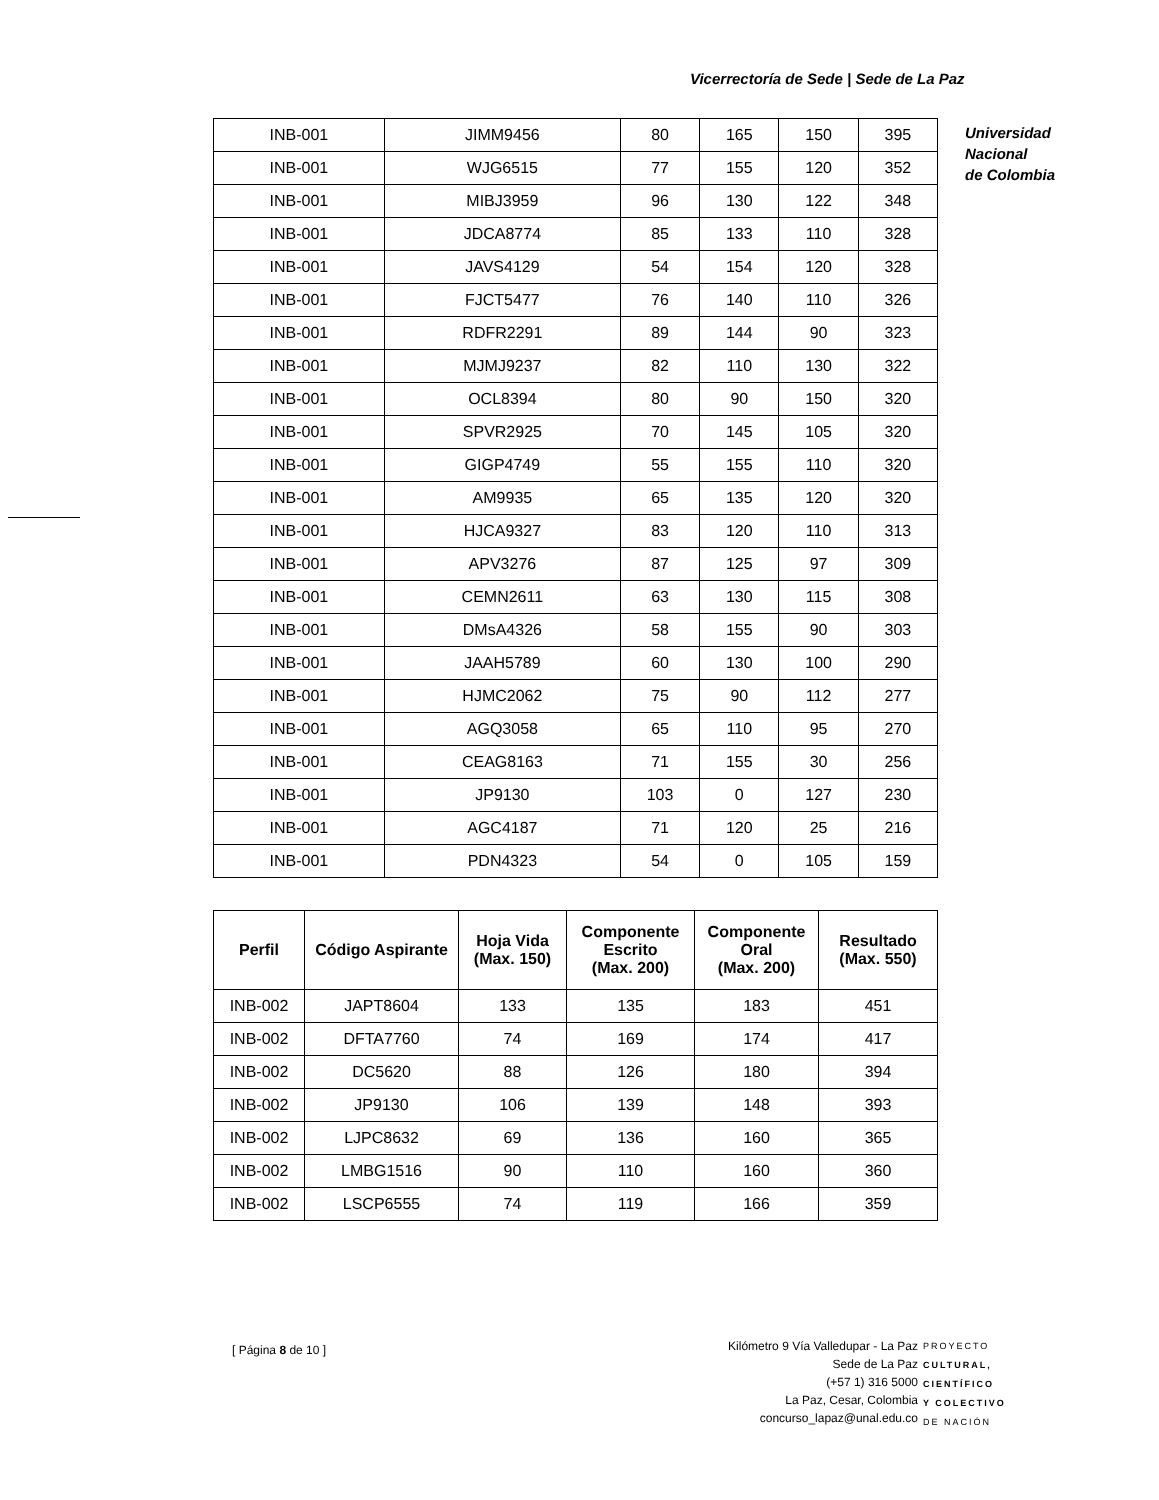Vicerrectoría de Sede | Sede de La Paz
Universidad
Nacional
de Colombia
| INB-001 | JIMM9456 | 80 | 165 | 150 | 395 |
| INB-001 | WJG6515 | 77 | 155 | 120 | 352 |
| INB-001 | MIBJ3959 | 96 | 130 | 122 | 348 |
| INB-001 | JDCA8774 | 85 | 133 | 110 | 328 |
| INB-001 | JAVS4129 | 54 | 154 | 120 | 328 |
| INB-001 | FJCT5477 | 76 | 140 | 110 | 326 |
| INB-001 | RDFR2291 | 89 | 144 | 90 | 323 |
| INB-001 | MJMJ9237 | 82 | 110 | 130 | 322 |
| INB-001 | OCL8394 | 80 | 90 | 150 | 320 |
| INB-001 | SPVR2925 | 70 | 145 | 105 | 320 |
| INB-001 | GIGP4749 | 55 | 155 | 110 | 320 |
| INB-001 | AM9935 | 65 | 135 | 120 | 320 |
| INB-001 | HJCA9327 | 83 | 120 | 110 | 313 |
| INB-001 | APV3276 | 87 | 125 | 97 | 309 |
| INB-001 | CEMN2611 | 63 | 130 | 115 | 308 |
| INB-001 | DMsA4326 | 58 | 155 | 90 | 303 |
| INB-001 | JAAH5789 | 60 | 130 | 100 | 290 |
| INB-001 | HJMC2062 | 75 | 90 | 112 | 277 |
| INB-001 | AGQ3058 | 65 | 110 | 95 | 270 |
| INB-001 | CEAG8163 | 71 | 155 | 30 | 256 |
| INB-001 | JP9130 | 103 | 0 | 127 | 230 |
| INB-001 | AGC4187 | 71 | 120 | 25 | 216 |
| INB-001 | PDN4323 | 54 | 0 | 105 | 159 |
| Perfil | Código Aspirante | Hoja Vida (Max. 150) | Componente Escrito (Max. 200) | Componente Oral (Max. 200) | Resultado (Max. 550) |
| --- | --- | --- | --- | --- | --- |
| INB-002 | JAPT8604 | 133 | 135 | 183 | 451 |
| INB-002 | DFTA7760 | 74 | 169 | 174 | 417 |
| INB-002 | DC5620 | 88 | 126 | 180 | 394 |
| INB-002 | JP9130 | 106 | 139 | 148 | 393 |
| INB-002 | LJPC8632 | 69 | 136 | 160 | 365 |
| INB-002 | LMBG1516 | 90 | 110 | 160 | 360 |
| INB-002 | LSCP6555 | 74 | 119 | 166 | 359 |
[ Página 8 de 10 ]
Kilómetro 9 Vía Valledupar - La Paz
Sede de La Paz
(+57 1) 316 5000
La Paz, Cesar, Colombia
concurso_lapaz@unal.edu.co
PROYECTO
CULTURAL,
CIENTÍFICO
Y COLECTIVO
DE NACIÓN